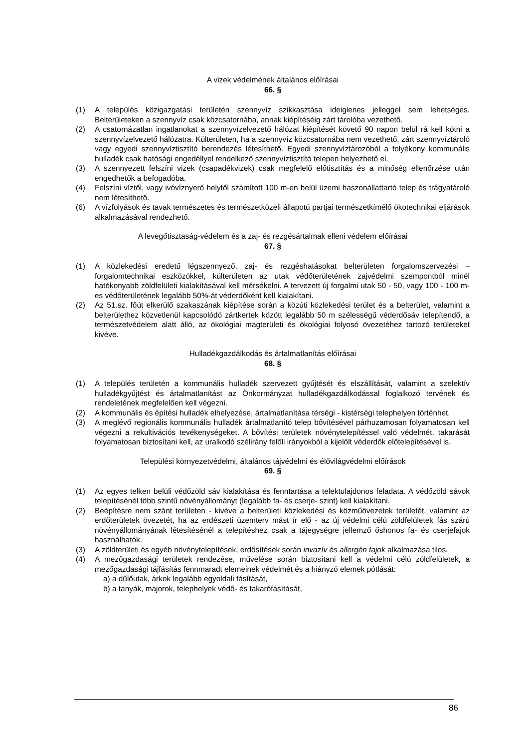A vizek védelmének általános előírásai
66. §
(1) A település közigazgatási területén szennyvíz szikkasztása ideiglenes jelleggel sem lehetséges. Belterületeken a szennyvíz csak közcsatornába, annak kiépítéséig zárt tárolóba vezethető.
(2) A csatornázatlan ingatlanokat a szennyvízelvezető hálózat kiépítését követő 90 napon belül rá kell kötni a szennyvízelvezető hálózatra. Külterületen, ha a szennyvíz közcsatornába nem vezethető, zárt szennyvíztároló vagy egyedi szennyvíztisztító berendezés létesíthető. Egyedi szennyvíztározóból a folyékony kommunális hulladék csak hatósági engedéllyel rendelkező szennyvíztisztító telepen helyezhető el.
(3) A szennyezett felszíni vizek (csapadékvizek) csak megfelelő előtisztítás és a minőség ellenőrzése után engedhetők a befogadóba.
(4) Felszíni víztől, vagy ivóvíznyerő helytől számított 100 m-en belül üzemi haszonállattartó telep és trágyatároló nem létesíthető.
(6) A vízfolyások és tavak természetes és természetközeli állapotú partjai természetkímélő ökotechnikai eljárások alkalmazásával rendezhető.
A levegőtisztaság-védelem és a zaj- és rezgésártalmak elleni védelem előírásai
67. §
(1) A közlekedési eredetű légszennyező, zaj- és rezgéshatásokat belterületen forgalomszervezési –forgalomtechnikai eszközökkel, külterületen az utak védőterületének zajvédelmi szempontból minél hatékonyabb zöldfelületi kialakításával kell mérsékelni. A tervezett új forgalmi utak 50 - 50, vagy 100 - 100 m-es védőterületének legalább 50%-át véderdőként kell kialakítani.
(2) Az 51.sz. főút elkerülő szakaszának kiépítése során a közúti közlekedési terület és a belterület, valamint a belterülethez közvetlenül kapcsolódó zártkertek között legalább 50 m szélességű véderdősáv telepítendő, a természetvédelem alatt álló, az ökológiai magterületi és ökológiai folyosó övezetéhez tartozó területeket kivéve.
Hulladékgazdálkodás és ártalmatlanítás előírásai
68. §
(1) A település területén a kommunális hulladék szervezett gyűjtését és elszállítását, valamint a szelektív hulladékgyűjtést és ártalmatlanítást az Önkormányzat hulladékgazdálkodással foglalkozó tervének és rendeletének megfelelően kell végezni.
(2) A kommunális és építési hulladék elhelyezése, ártalmatlanítása térségi - kistérségi telephelyen történhet.
(3) A meglévő regionális kommunális hulladék ártalmatlanító telep bővítésével párhuzamosan folyamatosan kell végezni a rekultivációs tevékenységeket. A bővítési területek növénytelepítéssel való védelmét, takarását folyamatosan biztosítani kell, az uralkodó szélirány felőli irányokból a kijelölt véderdők előtelepítésével is.
Települési környezetvédelmi, általános tájvédelmi és élővilágvédelmi előírások
69. §
(1) Az egyes telken belüli védőzöld sáv kialakítása és fenntartása a telektulajdonos feladata. A védőzöld sávok telepítésénél több szintű növényállományt (legalább fa- és cserje- szint) kell kialakítani.
(2) Beépítésre nem szánt területen - kivéve a belterületi közlekedési és közműövezetek területét, valamint az erdőterületek övezetét, ha az erdészeti üzemterv mást ír elő - az új védelmi célú zöldfelületek fás szárú növényállományának létesítésénél a telepítéshez csak a tájegységre jellemző őshonos fa- és cserjefajok használhatók.
(3) A zöldterületi és egyéb növénytelepítések, erdősítések során invazív és allergén fajok alkalmazása tilos.
(4) A mezőgazdasági területek rendezése, művelése során biztosítani kell a védelmi célú zöldfelületek, a mezőgazdasági tájfásítás fennmaradt elemeinek védelmét és a hiányzó elemek pótlását:
a) a dűlőutak, árkok legalább egyoldali fásítását,
b) a tanyák, majorok, telephelyek védő- és takarófásítását,
86